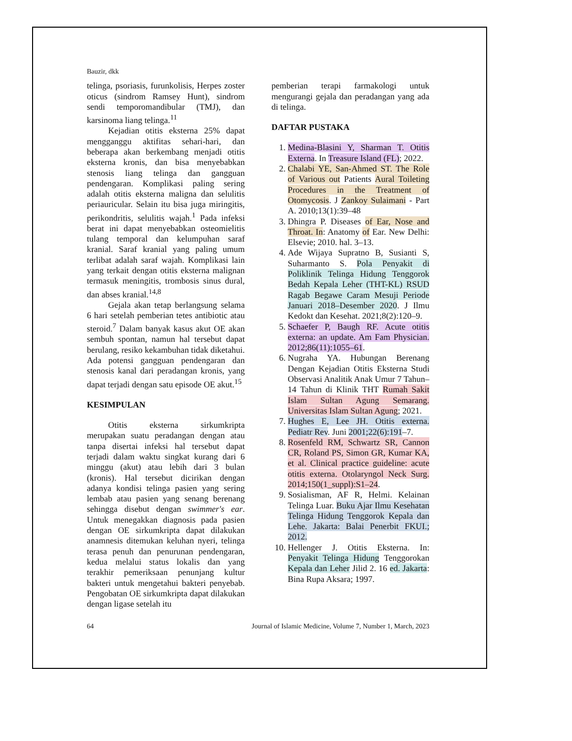Bauzir, dkk
telinga, psoriasis, furunkolisis, Herpes zoster oticus (sindrom Ramsey Hunt), sindrom sendi temporomandibular (TMJ), dan karsinoma liang telinga.<sup>11</sup>
Kejadian otitis eksterna 25% dapat mengganggu aktifitas sehari-hari, dan beberapa akan berkembang menjadi otitis eksterna kronis, dan bisa menyebabkan stenosis liang telinga dan gangguan pendengaran. Komplikasi paling sering adalah otitis eksterna maligna dan selulitis periauricular. Selain itu bisa juga miringitis, perikondritis, selulitis wajah.<sup>1</sup> Pada infeksi berat ini dapat menyebabkan osteomielitis tulang temporal dan kelumpuhan saraf kranial. Saraf kranial yang paling umum terlibat adalah saraf wajah. Komplikasi lain yang terkait dengan otitis eksterna malignan termasuk meningitis, trombosis sinus dural, dan abses kranial.<sup>14,8</sup>
Gejala akan tetap berlangsung selama 6 hari setelah pemberian tetes antibiotic atau steroid.<sup>7</sup> Dalam banyak kasus akut OE akan sembuh spontan, namun hal tersebut dapat berulang, resiko kekambuhan tidak diketahui. Ada potensi gangguan pendengaran dan stenosis kanal dari peradangan kronis, yang dapat terjadi dengan satu episode OE akut.<sup>15</sup>
KESIMPULAN
Otitis eksterna sirkumkripta merupakan suatu peradangan dengan atau tanpa disertai infeksi hal tersebut dapat terjadi dalam waktu singkat kurang dari 6 minggu (akut) atau lebih dari 3 bulan (kronis). Hal tersebut dicirikan dengan adanya kondisi telinga pasien yang sering lembab atau pasien yang senang berenang sehingga disebut dengan swimmer's ear. Untuk menegakkan diagnosis pada pasien dengan OE sirkumkripta dapat dilakukan anamnesis ditemukan keluhan nyeri, telinga terasa penuh dan penurunan pendengaran, kedua melalui status lokalis dan yang terakhir pemeriksaan penunjang kultur bakteri untuk mengetahui bakteri penyebab. Pengobatan OE sirkumkripta dapat dilakukan dengan ligase setelah itu
pemberian terapi farmakologi untuk mengurangi gejala dan peradangan yang ada di telinga.
DAFTAR PUSTAKA
1. Medina-Blasini Y, Sharman T. Otitis Externa. In Treasure Island (FL); 2022.
2. Chalabi YE, San-Ahmed ST. The Role of Various out Patients Aural Toileting Procedures in the Treatment of Otomycosis. J Zankoy Sulaimani - Part A. 2010;13(1):39–48
3. Dhingra P. Diseases of Ear, Nose and Throat. In: Anatomy of Ear. New Delhi: Elsevie; 2010. hal. 3–13.
4. Ade Wijaya Supratno B, Susianti S, Suharmanto S. Pola Penyakit di Poliklinik Telinga Hidung Tenggorok Bedah Kepala Leher (THT-KL) RSUD Ragab Begawe Caram Mesuji Periode Januari 2018–Desember 2020. J Ilmu Kedokt dan Kesehat. 2021;8(2):120–9.
5. Schaefer P, Baugh RF. Acute otitis externa: an update. Am Fam Physician. 2012;86(11):1055–61.
6. Nugraha YA. Hubungan Berenang Dengan Kejadian Otitis Eksterna Studi Observasi Analitik Anak Umur 7 Tahun–14 Tahun di Klinik THT Rumah Sakit Islam Sultan Agung Semarang. Universitas Islam Sultan Agung; 2021.
7. Hughes E, Lee JH. Otitis externa. Pediatr Rev. Juni 2001;22(6):191–7.
8. Rosenfeld RM, Schwartz SR, Cannon CR, Roland PS, Simon GR, Kumar KA, et al. Clinical practice guideline: acute otitis externa. Otolaryngol Neck Surg. 2014;150(1_suppl):S1–24.
9. Sosialisman, AF R, Helmi. Kelainan Telinga Luar. Buku Ajar Ilmu Kesehatan Telinga Hidung Tenggorok Kepala dan Lehe. Jakarta: Balai Penerbit FKUI.; 2012.
10. Hellenger J. Otitis Eksterna. In: Penyakit Telinga Hidung Tenggorokan Kepala dan Leher Jilid 2. 16 ed. Jakarta: Bina Rupa Aksara; 1997.
64 Journal of Islamic Medicine, Volume 7, Number 1, March, 2023